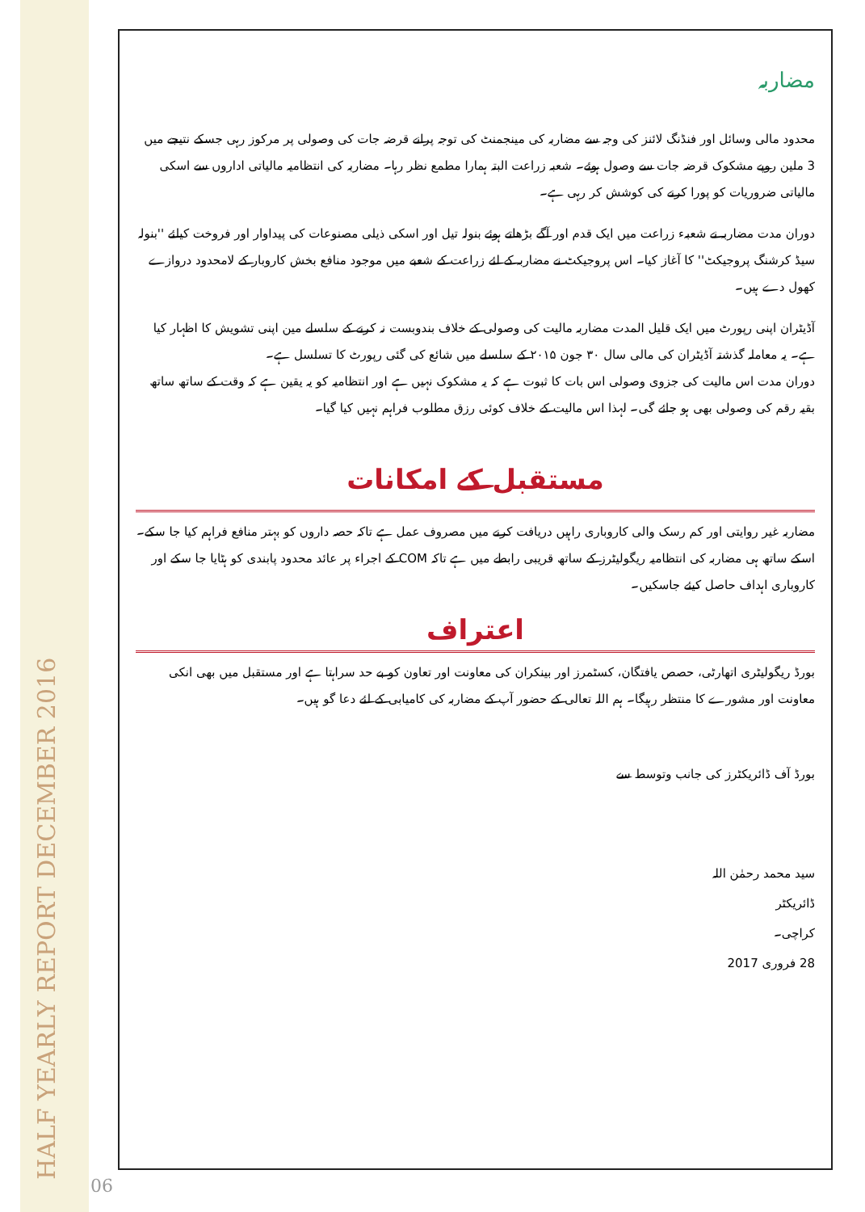HALF YEARLY REPORT DECEMBER 2016 06
مضاربہ
محدود مالی وسائل اور فنڈنگ لائنز کی وجہ سے مضاربہ کی مینجمنٹ کی توجہ پرانے قرضہ جات کی وصولی پر مرکوز رہی جسکے نتیجے میں 3 ملین روپے مشکوک قرضہ جات سے وصول ہوئے۔ شعبہ زراعت البتہ ہمارا مطمع نظر رہا۔ مضاربہ کی انتظامیہ مالیاتی اداروں سے اسکی مالیاتی ضروریات کو پورا کرنے کی کوشش کر رہی ہے۔
دوران مدت مضاربہ نے شعبہء زراعت میں ایک قدم اور آگے بڑھاتے ہوئے بنولہ تیل اور اسکی ذیلی مصنوعات کی پیداوار اور فروخت کیلئے ''بنولہ سیڈ کرشنگ پروجیکٹ'' کا آغاز کیا۔ اس پروجیکٹ نے مضاربہ کے لئے زراعت کے شعبے میں موجود منافع بخش کاروبار کے لامحدود دروازے کھول دے ہیں۔
آڈیٹران اپنی رپورٹ میں ایک قلیل المدت مضاربہ مالیت کی وصولی کے خلاف بندوبست نہ کرنے کے سلسلے مین اپنی تشویش کا اظہار کیا ہے۔ یہ معاملہ گذشتہ آڈیٹران کی مالی سال ۳۰ جون ۲۰۱۵ کے سلسلے میں شائع کی گئی رپورٹ کا تسلسل ہے۔
دوران مدت اس مالیت کی جزوی وصولی اس بات کا ثبوت ہے کہ یہ مشکوک نہیں ہے اور انتظامیہ کو یہ یقین ہے کہ وقت کے ساتھ ساتھ بقیہ رقم کی وصولی بھی ہو جائے گی۔ لہذا اس مالیت کے خلاف کوئی رزق مطلوب فراہم نہیں کیا گیا۔
مستقبل کے امکانات
مضاربہ غیر روایتی اور کم رسک والی کاروباری راہیں دریافت کرنے میں مصروف عمل ہے تاکہ حصہ داروں کو بہتر منافع فراہم کیا جا سکے۔ اسکے ساتھ ہی مضاربہ کی انتظامیہ ریگولیٹرز کے ساتھ قریبی رابطے میں ہے تاکہ COM کے اجراء پر عائد محدود پابندی کو ہٹایا جا سکے اور کاروباری اہداف حاصل کیئے جاسکیں۔
اعتراف
بورڈ ریگولیٹری اتھارٹی، حصص یافتگان، کسٹمرز اور بینکران کی معاونت اور تعاون کو بے حد سراہتا ہے اور مستقبل میں بھی انکی معاونت اور مشورے کا منتظر رہیگا۔ ہم اللہ تعالی کے حضور آپ کے مضاربہ کی کامیابی کے لئے دعا گو ہیں۔
بورڈ آف ڈائریکٹرز کی جانب وتوسط سے
سید محمد رحمٰن اللہ
ڈائریکٹر
کراچی۔
28 فروری 2017